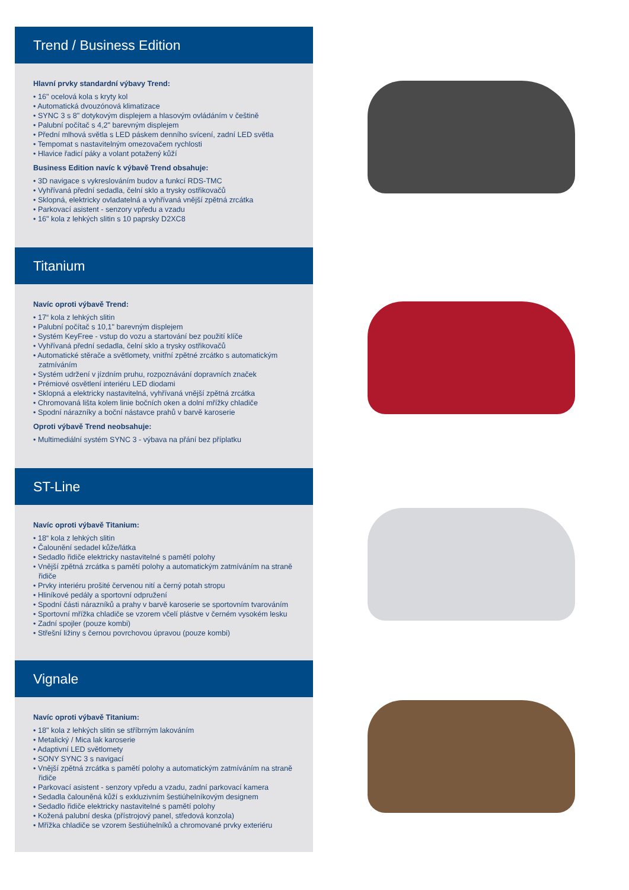Trend / Business Edition
Hlavní prvky standardní výbavy Trend:
• 16" ocelová kola s kryty kol
• Automatická dvouzónová klimatizace
• SYNC 3 s 8" dotykovým displejem a hlasovým ovládáním v češtině
• Palubní počítač s 4,2" barevným displejem
• Přední mlhová světla s LED páskem denního svícení, zadní LED světla
• Tempomat s nastavitelným omezovačem rychlosti
• Hlavice řadicí páky a volant potažený kůží
Business Edition navíc k výbavě Trend obsahuje:
• 3D navigace s vykreslováním budov a funkcí RDS-TMC
• Vyhřívaná přední sedadla, čelní sklo a trysky ostřikovačů
• Sklopná, elektricky ovladatelná a vyhřívaná vnější zpětná zrcátka
• Parkovací asistent - senzory vpředu a vzadu
• 16" kola z lehkých slitin s 10 paprsky D2XC8
Titanium
Navíc oproti výbavě Trend:
• 17“ kola z lehkých slitin
• Palubní počítač s 10,1" barevným displejem
• Systém KeyFree - vstup do vozu a startování bez použití klíče
• Vyhřívaná přední sedadla, čelní sklo a trysky ostřikovačů
• Automatické stěrače a světlomety, vnitřní zpětné zrcátko s automatickým zatmíváním
• Systém udržení v jízdním pruhu, rozpoznávání dopravních značek
• Prémiové osvětlení interiéru LED diodami
• Sklopná a elektricky nastavitelná, vyhřívaná vnější zpětná zrcátka
• Chromovaná lišta kolem linie bočních oken a dolní mřížky chladiče
• Spodní nárazníky a boční nástavce prahů v barvě karoserie
Oproti výbavě Trend neobsahuje:
• Multimediální systém SYNC 3 - výbava na přání bez příplatku
ST-Line
Navíc oproti výbavě Titanium:
• 18“ kola z lehkých slitin
• Čalounění sedadel kůže/látka
• Sedadlo řidiče elektricky nastavitelné s pamětí polohy
• Vnější zpětná zrcátka s pamětí polohy a automatickým zatmíváním na straně řidiče
• Prvky interiéru prošité červenou nití a černý potah stropu
• Hliníkové pedály a sportovní odpružení
• Spodní části nárazníků a prahy v barvě karoserie se sportovním tvarováním
• Sportovní mřížka chladiče se vzorem včelí plástve v černém vysokém lesku
• Zadní spojler (pouze kombi)
• Střešní ližiny s černou povrchovou úpravou (pouze kombi)
Vignale
Navíc oproti výbavě Titanium:
• 18" kola z lehkých slitin se stříbrným lakováním
• Metalický / Mica lak karoserie
• Adaptivní LED světlomety
• SONY SYNC 3 s navigací
• Vnější zpětná zrcátka s pamětí polohy a automatickým zatmíváním na straně řidiče
• Parkovací asistent - senzory vpředu a vzadu, zadní parkovací kamera
• Sedadla čalouněná kůží s exkluzivním šestiúhelníkovým designem
• Sedadlo řidiče elektricky nastavitelné s pamětí polohy
• Kožená palubní deska (přístrojový panel, středová konzola)
• Mřížka chladiče se vzorem šestiúhelníků a chromované prvky exteriéru